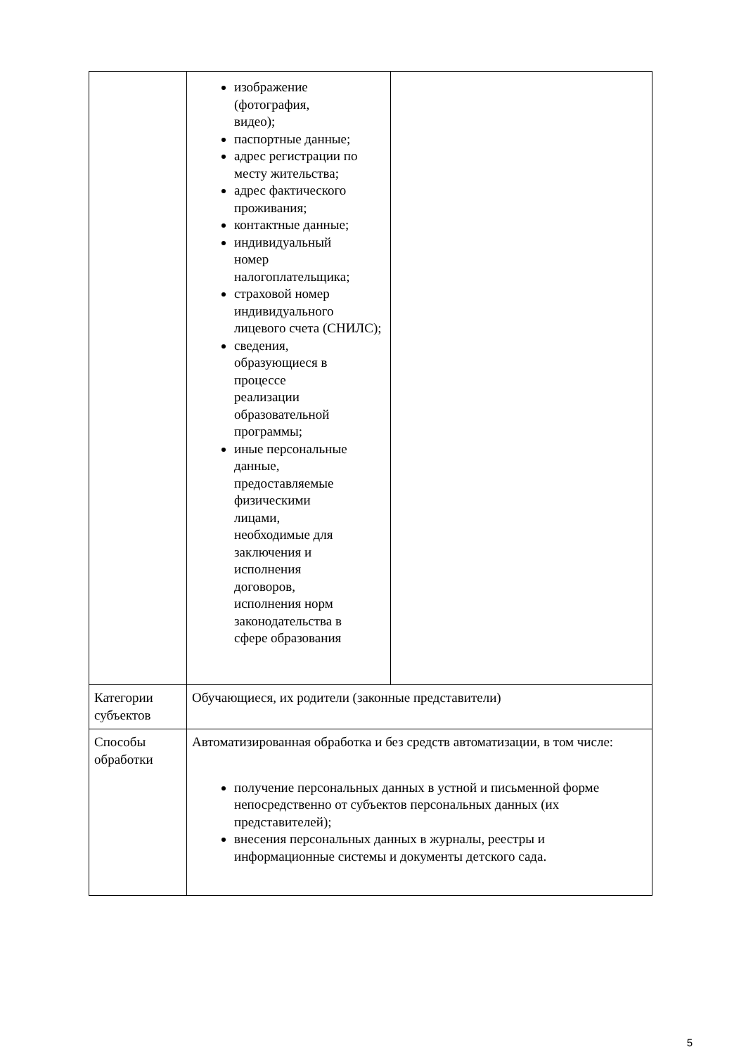| | изображение (фотография, видео); паспортные данные; адрес регистрации по месту жительства; адрес фактического проживания; контактные данные; индивидуальный номер налогоплательщика; страховой номер индивидуального лицевого счета (СНИЛС); сведения, образующиеся в процессе реализации образовательной программы; иные персональные данные, предоставляемые физическими лицами, необходимые для заключения и исполнения договоров, исполнения норм законодательства в сфере образования | |
| Категории субъектов | Обучающиеся, их родители (законные представители) | |
| Способы обработки | Автоматизированная обработка и без средств автоматизации, в том числе: получение персональных данных в устной и письменной форме непосредственно от субъектов персональных данных (их представителей); внесения персональных данных в журналы, реестры и информационные системы и документы детского сада. | |
5